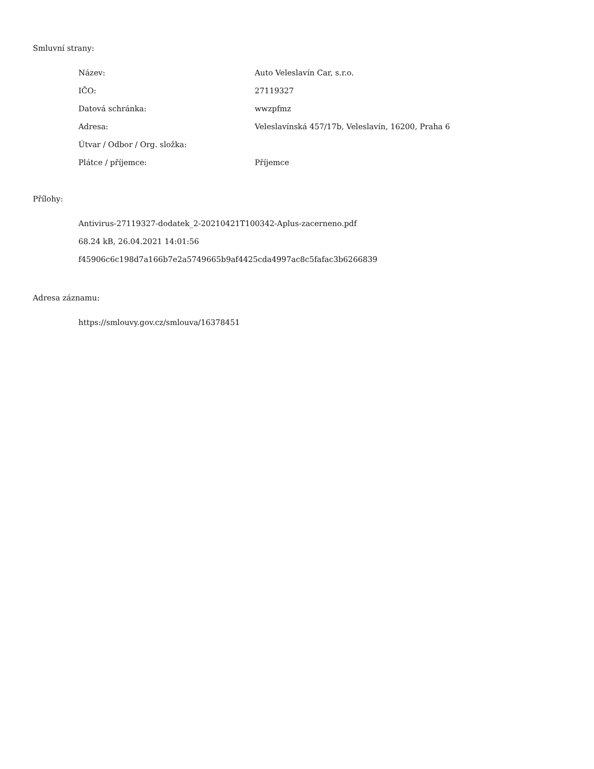Smluvní strany:
| Název: | Auto Veleslavín Car, s.r.o. |
| IČO: | 27119327 |
| Datová schránka: | wwzpfmz |
| Adresa: | Veleslavínská 457/17b, Veleslavín, 16200, Praha 6 |
| Útvar / Odbor / Org. složka: | |
| Plátce / příjemce: | Příjemce |
Přílohy:
Antivirus-27119327-dodatek_2-20210421T100342-Aplus-zacerneno.pdf
68.24 kB, 26.04.2021 14:01:56
f45906c6c198d7a166b7e2a5749665b9af4425cda4997ac8c5fafac3b6266839
Adresa záznamu:
https://smlouvy.gov.cz/smlouva/16378451